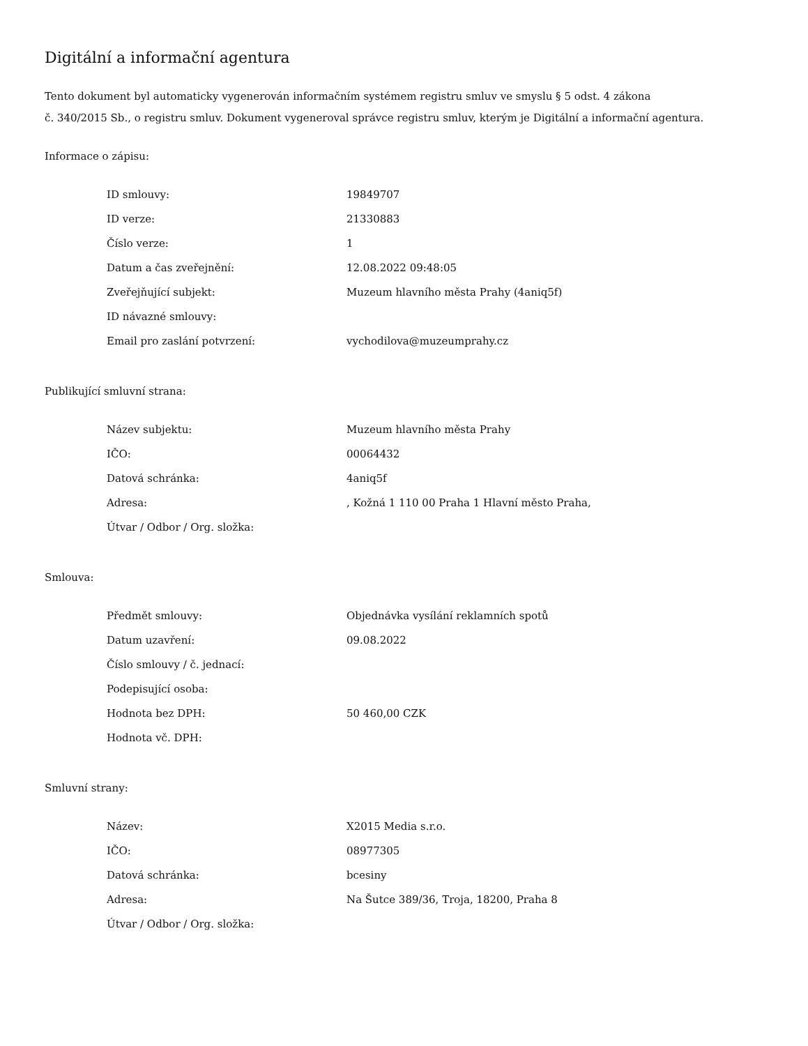Digitální a informační agentura
Tento dokument byl automaticky vygenerován informačním systémem registru smluv ve smyslu § 5 odst. 4 zákona
č. 340/2015 Sb., o registru smluv. Dokument vygeneroval správce registru smluv, kterým je Digitální a informační agentura.
Informace o zápisu:
| ID smlouvy: | 19849707 |
| ID verze: | 21330883 |
| Číslo verze: | 1 |
| Datum a čas zveřejnění: | 12.08.2022 09:48:05 |
| Zveřejňující subjekt: | Muzeum hlavního města Prahy (4aniq5f) |
| ID návazné smlouvy: | |
| Email pro zaslání potvrzení: | vychodilova@muzeumprahy.cz |
Publikující smluvní strana:
| Název subjektu: | Muzeum hlavního města Prahy |
| IČO: | 00064432 |
| Datová schránka: | 4aniq5f |
| Adresa: | , Kožná 1 110 00 Praha 1 Hlavní město Praha, |
| Útvar / Odbor / Org. složka: | |
Smlouva:
| Předmět smlouvy: | Objednávka vysílání reklamních spotů |
| Datum uzavření: | 09.08.2022 |
| Číslo smlouvy / č. jednací: | |
| Podepisující osoba: | |
| Hodnota bez DPH: | 50 460,00 CZK |
| Hodnota vč. DPH: | |
Smluvní strany:
| Název: | X2015 Media s.r.o. |
| IČO: | 08977305 |
| Datová schránka: | bcesiny |
| Adresa: | Na Šutce 389/36, Troja, 18200, Praha 8 |
| Útvar / Odbor / Org. složka: | |